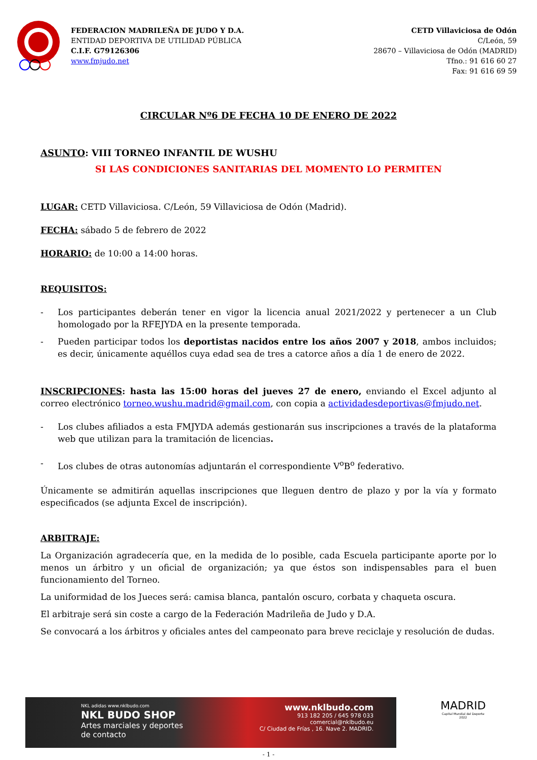FEDERACION MADRILEÑA DE JUDO Y D.A.
ENTIDAD DEPORTIVA DE UTILIDAD PÚBLICA
C.I.F. G79126306
www.fmjudo.net
CETD Villaviciosa de Odón
C/León, 59
28670 – Villaviciosa de Odón (MADRID)
Tfno.: 91 616 60 27
Fax: 91 616 69 59
CIRCULAR Nº6 DE FECHA 10 DE ENERO DE 2022
ASUNTO: VIII TORNEO INFANTIL DE WUSHU
SI LAS CONDICIONES SANITARIAS DEL MOMENTO LO PERMITEN
LUGAR: CETD Villaviciosa. C/León, 59 Villaviciosa de Odón (Madrid).
FECHA: sábado 5 de febrero de 2022
HORARIO: de 10:00 a 14:00 horas.
REQUISITOS:
- Los participantes deberán tener en vigor la licencia anual 2021/2022 y pertenecer a un Club homologado por la RFEJYDA en la presente temporada.
- Pueden participar todos los deportistas nacidos entre los años 2007 y 2018, ambos incluidos; es decir, únicamente aquéllos cuya edad sea de tres a catorce años a día 1 de enero de 2022.
INSCRIPCIONES: hasta las 15:00 horas del jueves 27 de enero, enviando el Excel adjunto al correo electrónico torneo.wushu.madrid@gmail.com, con copia a actividadesdeportivas@fmjudo.net.
- Los clubes afiliados a esta FMJYDA además gestionarán sus inscripciones a través de la plataforma web que utilizan para la tramitación de licencias.
- Los clubes de otras autonomías adjuntarán el correspondiente V<sup>o</sup>B<sup>o</sup> federativo.
Únicamente se admitirán aquellas inscripciones que lleguen dentro de plazo y por la vía y formato especificados (se adjunta Excel de inscripción).
ARBITRAJE:
La Organización agradecería que, en la medida de lo posible, cada Escuela participante aporte por lo menos un árbitro y un oficial de organización; ya que éstos son indispensables para el buen funcionamiento del Torneo.
La uniformidad de los Jueces será: camisa blanca, pantalón oscuro, corbata y chaqueta oscura.
El arbitraje será sin coste a cargo de la Federación Madrileña de Judo y D.A.
Se convocará a los árbitros y oficiales antes del campeonato para breve reciclaje y resolución de dudas.
NKL adidas www.nklbudo.com
NKL BUDO SHOP
Artes marciales y deportes
de contacto
www.nklbudo.com
913 182 205 / 645 978 033
comercial@nklbudo.eu
C/ Ciudad de Frías , 16. Nave 2. MADRID.
MADRID
Capital Mundial del Deporte
2022
- 1 -